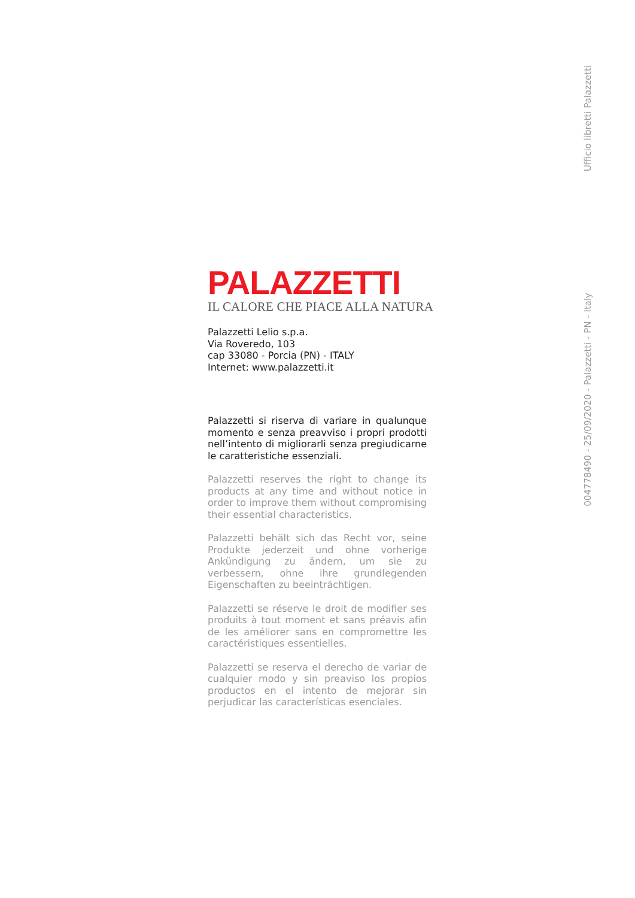PALAZZETTI
IL CALORE CHE PIACE ALLA NATURA
Palazzetti Lelio s.p.a.
Via Roveredo, 103
cap 33080 - Porcia (PN) - ITALY
Internet: www.palazzetti.it
Palazzetti si riserva di variare in qualunque momento e senza preavviso i propri prodotti nell’intento di migliorarli senza pregiudicarne le caratteristiche essenziali.
Palazzetti reserves the right to change its products at any time and without notice in order to improve them without compromising their essential characteristics.
Palazzetti behält sich das Recht vor, seine Produkte jederzeit und ohne vorherige Ankündigung zu ändern, um sie zu verbessern, ohne ihre grundlegenden Eigenschaften zu beeinträchtigen.
Palazzetti se réserve le droit de modifier ses produits à tout moment et sans préavis afin de les améliorer sans en compromettre les caractéristiques essentielles.
Palazzetti se reserva el derecho de variar de cualquier modo y sin preaviso los propios productos en el intento de mejorar sin perjudicar las características esenciales.
Ufficio libretti Palazzetti
004778490 - 25/09/2020 - Palazzetti - PN - Italy